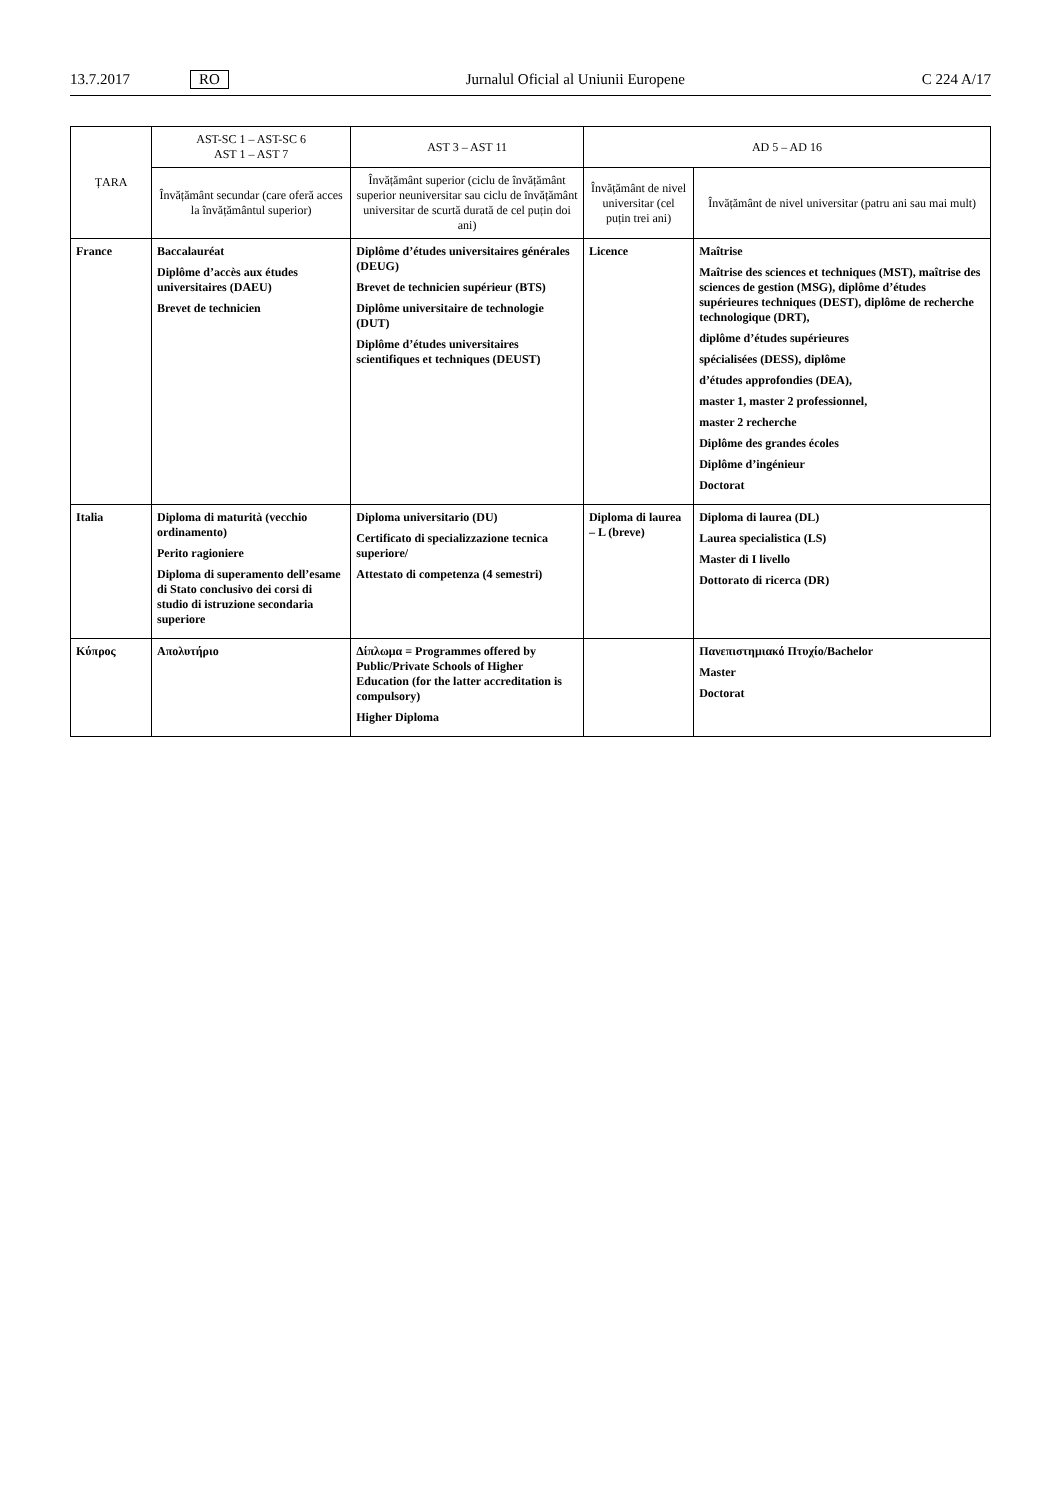13.7.2017 RO Jurnalul Oficial al Uniunii Europene C 224 A/17
| ȚARA | AST-SC 1 – AST-SC 6 AST 1 – AST 7 | AST 3 – AST 11 | AD 5 – AD 16 | |
| --- | --- | --- | --- | --- |
| | Învățământ secundar (care oferă acces la învățământul superior) | Învățământ superior (ciclu de învățământ superior neuniversitar sau ciclu de învățământ universitar de scurtă durată de cel puțin doi ani) | Învățământ de nivel universitar (cel puțin trei ani) | Învățământ de nivel universitar (patru ani sau mai mult) |
| France | Baccalauréat Diplôme d’accès aux études universitaires (DAEU) Brevet de technicien | Diplôme d’études universitaires générales (DEUG) Brevet de technicien supérieur (BTS) Diplôme universitaire de technologie (DUT) Diplôme d’études universitaires scientifiques et techniques (DEUST) | Licence | Maîtrise Maîtrise des sciences et techniques (MST), maîtrise des sciences de gestion (MSG), diplôme d’études supérieures techniques (DEST), diplôme de recherche technologique (DRT), diplôme d’études supérieures spécialisées (DESS), diplôme d’études approfondies (DEA), master 1, master 2 professionnel, master 2 recherche Diplôme des grandes écoles Diplôme d’ingénieur Doctorat |
| Italia | Diploma di maturità (vecchio ordinamento) Perito ragioniere Diploma di superamento dell’esame di Stato conclusivo dei corsi di studio di istruzione secondaria superiore | Diploma universitario (DU) Certificato di specializzazione tecnica superiore/ Attestato di competenza (4 semestri) | Diploma di laurea – L (breve) | Diploma di laurea (DL) Laurea specialistica (LS) Master di I livello Dottorato di ricerca (DR) |
| Κύπρος | Απολυτήριο | Δίπλωμα = Programmes offered by Public/Private Schools of Higher Education (for the latter accreditation is compulsory) Higher Diploma | | Πανεπιστημιακό Πτυχίο/Bachelor Master Doctorat |